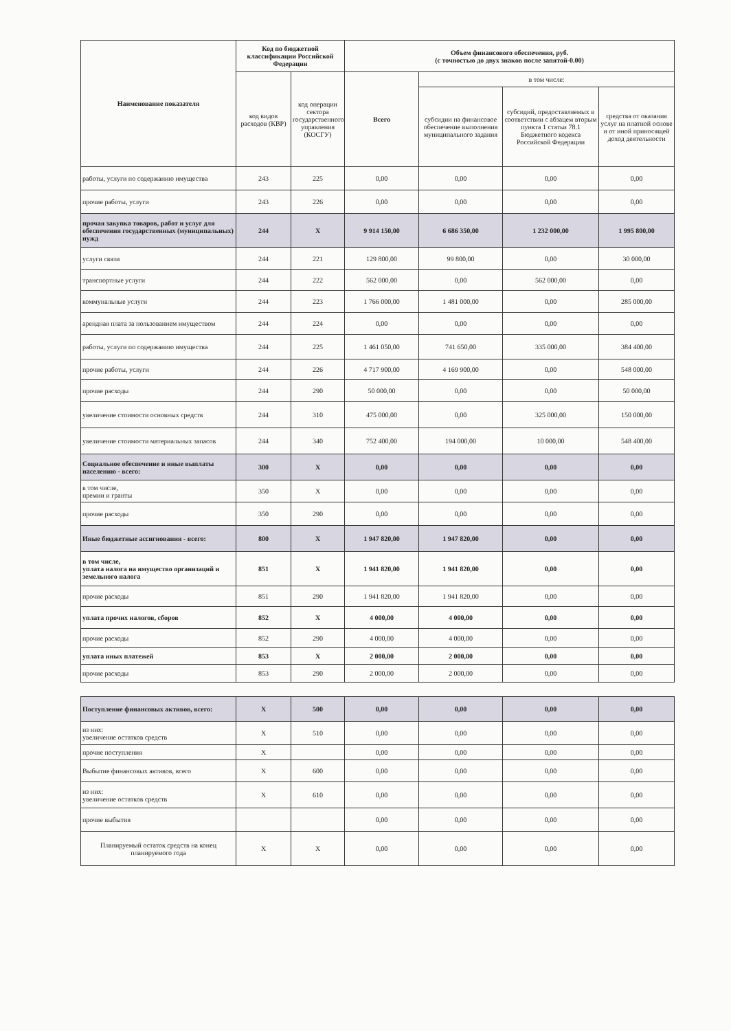| Наименование показателя | Код по бюджетной классификации Российской Федерации | | Объем финансового обеспечения, руб. (с точностью до двух знаков после запятой-0.00) | | | |
| --- | --- | --- | --- | --- | --- | --- |
| | код видов расходов (КВР) | код операции сектора государственного управления (КОСГУ) | Всего | в том числе: | | |
| | | | | субсидии на финансовое обеспечение выполнения муниципального задания | субсидий, предоставляемых в соответствии с абзацем вторым пункта 1 статьи 78.1 Бюджетного кодекса Российской Федерации | средства от оказания услуг на платной основе и от иной приносящей доход деятельности |
| работы, услуги по содержанию имущества | 243 | 225 | 0,00 | 0,00 | 0,00 | 0,00 |
| прочие работы, услуги | 243 | 226 | 0,00 | 0,00 | 0,00 | 0,00 |
| прочая закупка товаров, работ и услуг для обеспечения государственных (муниципальных) нужд | 244 | X | 9 914 150,00 | 6 686 350,00 | 1 232 000,00 | 1 995 800,00 |
| услуги связи | 244 | 221 | 129 800,00 | 99 800,00 | 0,00 | 30 000,00 |
| транспортные услуги | 244 | 222 | 562 000,00 | 0,00 | 562 000,00 | 0,00 |
| коммунальные услуги | 244 | 223 | 1 766 000,00 | 1 481 000,00 | 0,00 | 285 000,00 |
| арендная плата за пользованием имуществом | 244 | 224 | 0,00 | 0,00 | 0,00 | 0,00 |
| работы, услуги по содержанию имущества | 244 | 225 | 1 461 050,00 | 741 650,00 | 335 000,00 | 384 400,00 |
| прочие работы, услуги | 244 | 226 | 4 717 900,00 | 4 169 900,00 | 0,00 | 548 000,00 |
| прочие расходы | 244 | 290 | 50 000,00 | 0,00 | 0,00 | 50 000,00 |
| увеличение стоимости основных средств | 244 | 310 | 475 000,00 | 0,00 | 325 000,00 | 150 000,00 |
| увеличение стоимости материальных запасов | 244 | 340 | 752 400,00 | 194 000,00 | 10 000,00 | 548 400,00 |
| Социальное обеспечение и иные выплаты населению - всего: | 300 | X | 0,00 | 0,00 | 0,00 | 0,00 |
| в том числе, премии и гранты | 350 | X | 0,00 | 0,00 | 0,00 | 0,00 |
| прочие расходы | 350 | 290 | 0,00 | 0,00 | 0,00 | 0,00 |
| Иные бюджетные ассигнования - всего: | 800 | X | 1 947 820,00 | 1 947 820,00 | 0,00 | 0,00 |
| в том числе, уплата налога на имущество организаций и земельного налога | 851 | X | 1 941 820,00 | 1 941 820,00 | 0,00 | 0,00 |
| прочие расходы | 851 | 290 | 1 941 820,00 | 1 941 820,00 | 0,00 | 0,00 |
| уплата прочих налогов, сборов | 852 | X | 4 000,00 | 4 000,00 | 0,00 | 0,00 |
| прочие расходы | 852 | 290 | 4 000,00 | 4 000,00 | 0,00 | 0,00 |
| уплата иных платежей | 853 | X | 2 000,00 | 2 000,00 | 0,00 | 0,00 |
| прочие расходы | 853 | 290 | 2 000,00 | 2 000,00 | 0,00 | 0,00 |
| Поступление финансовых активов, всего: | X | 500 | 0,00 | 0,00 | 0,00 | 0,00 |
| из них: увеличение остатков средств | X | 510 | 0,00 | 0,00 | 0,00 | 0,00 |
| прочие поступления | X | | 0,00 | 0,00 | 0,00 | 0,00 |
| Выбытие финансовых активов, всего | X | 600 | 0,00 | 0,00 | 0,00 | 0,00 |
| из них: увеличение остатков средств | X | 610 | 0,00 | 0,00 | 0,00 | 0,00 |
| прочие выбытия | | | 0,00 | 0,00 | 0,00 | 0,00 |
| Планируемый остаток средств на конец планируемого года | X | X | 0,00 | 0,00 | 0,00 | 0,00 |